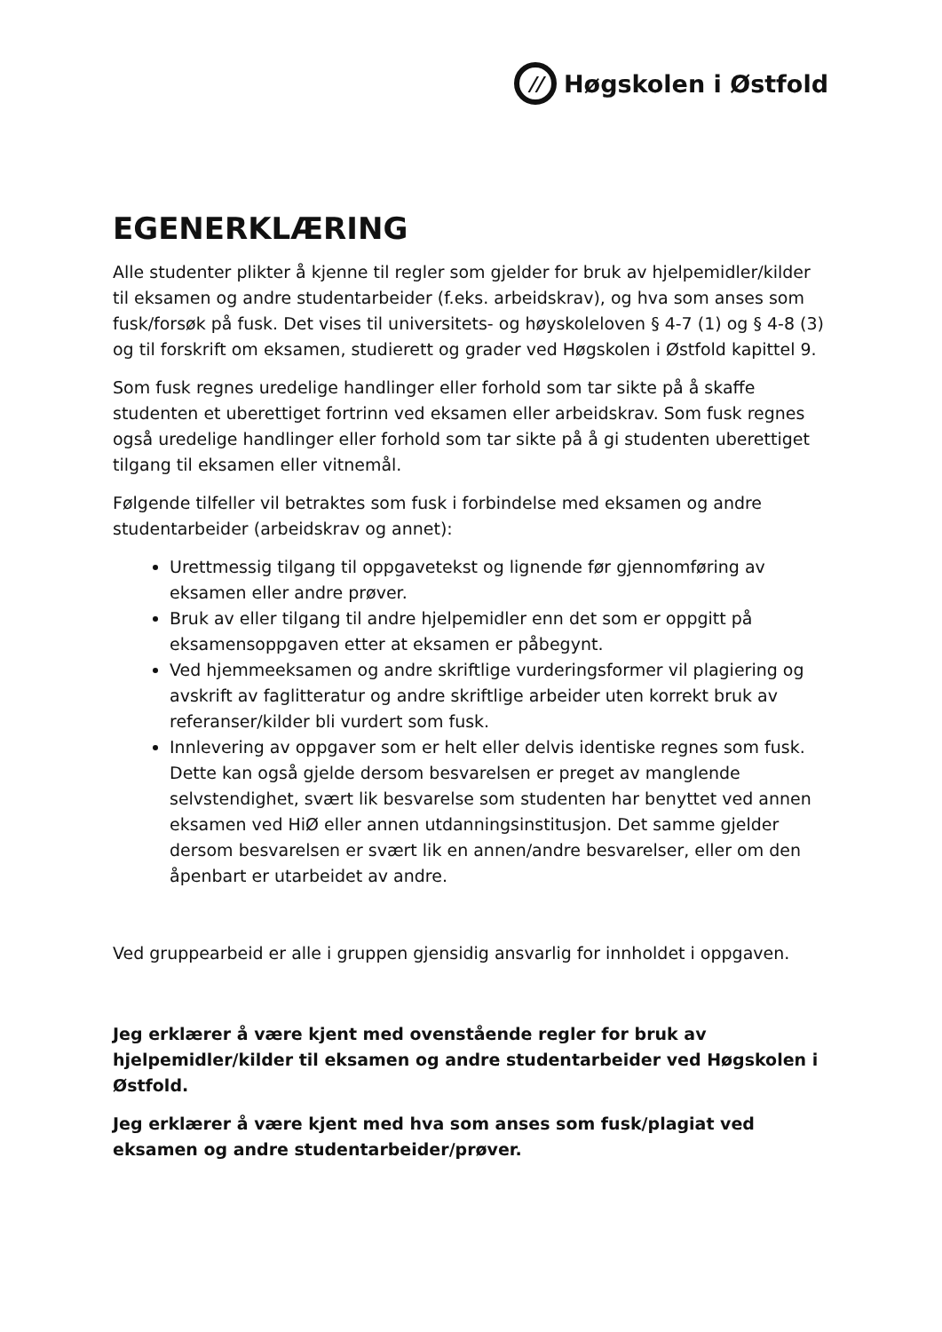//
Høgskolen i Østfold
EGENERKLÆRING
Alle studenter plikter å kjenne til regler som gjelder for bruk av hjelpemidler/kilder til eksamen og andre studentarbeider (f.eks. arbeidskrav), og hva som anses som fusk/forsøk på fusk. Det vises til universitets- og høyskoleloven § 4-7 (1) og § 4-8 (3) og til forskrift om eksamen, studierett og grader ved Høgskolen i Østfold kapittel 9.
Som fusk regnes uredelige handlinger eller forhold som tar sikte på å skaffe studenten et uberettiget fortrinn ved eksamen eller arbeidskrav. Som fusk regnes også uredelige handlinger eller forhold som tar sikte på å gi studenten uberettiget tilgang til eksamen eller vitnemål.
Følgende tilfeller vil betraktes som fusk i forbindelse med eksamen og andre studentarbeider (arbeidskrav og annet):
Urettmessig tilgang til oppgavetekst og lignende før gjennomføring av eksamen eller andre prøver.
Bruk av eller tilgang til andre hjelpemidler enn det som er oppgitt på eksamensoppgaven etter at eksamen er påbegynt.
Ved hjemmeeksamen og andre skriftlige vurderingsformer vil plagiering og avskrift av faglitteratur og andre skriftlige arbeider uten korrekt bruk av referanser/kilder bli vurdert som fusk.
Innlevering av oppgaver som er helt eller delvis identiske regnes som fusk. Dette kan også gjelde dersom besvarelsen er preget av manglende selvstendighet, svært lik besvarelse som studenten har benyttet ved annen eksamen ved HiØ eller annen utdanningsinstitusjon. Det samme gjelder dersom besvarelsen er svært lik en annen/andre besvarelser, eller om den åpenbart er utarbeidet av andre.
Ved gruppearbeid er alle i gruppen gjensidig ansvarlig for innholdet i oppgaven.
Jeg erklærer å være kjent med ovenstående regler for bruk av hjelpemidler/kilder til eksamen og andre studentarbeider ved Høgskolen i Østfold.
Jeg erklærer å være kjent med hva som anses som fusk/plagiat ved eksamen og andre studentarbeider/prøver.